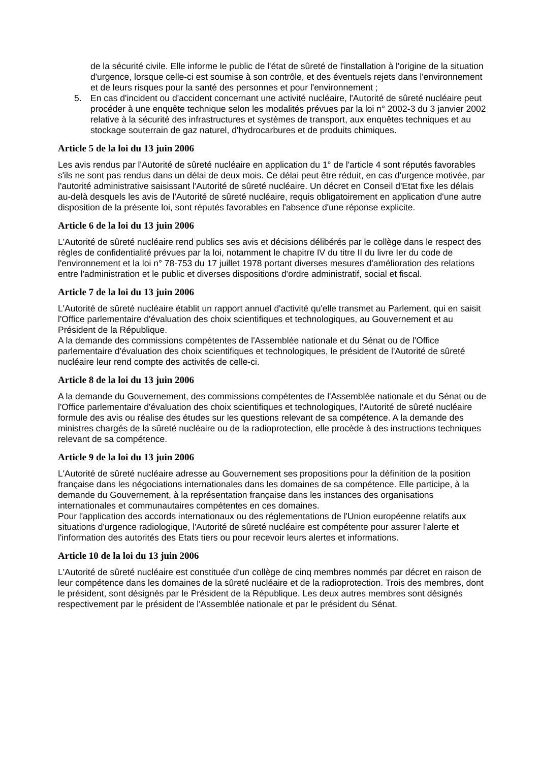de la sécurité civile. Elle informe le public de l'état de sûreté de l'installation à l'origine de la situation d'urgence, lorsque celle-ci est soumise à son contrôle, et des éventuels rejets dans l'environnement et de leurs risques pour la santé des personnes et pour l'environnement ;
5. En cas d'incident ou d'accident concernant une activité nucléaire, l'Autorité de sûreté nucléaire peut procéder à une enquête technique selon les modalités prévues par la loi n° 2002-3 du 3 janvier 2002 relative à la sécurité des infrastructures et systèmes de transport, aux enquêtes techniques et au stockage souterrain de gaz naturel, d'hydrocarbures et de produits chimiques.
Article 5 de la loi du 13 juin 2006
Les avis rendus par l'Autorité de sûreté nucléaire en application du 1° de l'article 4 sont réputés favorables s'ils ne sont pas rendus dans un délai de deux mois. Ce délai peut être réduit, en cas d'urgence motivée, par l'autorité administrative saisissant l'Autorité de sûreté nucléaire. Un décret en Conseil d'Etat fixe les délais au-delà desquels les avis de l'Autorité de sûreté nucléaire, requis obligatoirement en application d'une autre disposition de la présente loi, sont réputés favorables en l'absence d'une réponse explicite.
Article 6 de la loi du 13 juin 2006
L'Autorité de sûreté nucléaire rend publics ses avis et décisions délibérés par le collège dans le respect des règles de confidentialité prévues par la loi, notamment le chapitre IV du titre II du livre Ier du code de l'environnement et la loi n° 78-753 du 17 juillet 1978 portant diverses mesures d'amélioration des relations entre l'administration et le public et diverses dispositions d'ordre administratif, social et fiscal.
Article 7 de la loi du 13 juin 2006
L'Autorité de sûreté nucléaire établit un rapport annuel d'activité qu'elle transmet au Parlement, qui en saisit l'Office parlementaire d'évaluation des choix scientifiques et technologiques, au Gouvernement et au Président de la République.
A la demande des commissions compétentes de l'Assemblée nationale et du Sénat ou de l'Office parlementaire d'évaluation des choix scientifiques et technologiques, le président de l'Autorité de sûreté nucléaire leur rend compte des activités de celle-ci.
Article 8 de la loi du 13 juin 2006
A la demande du Gouvernement, des commissions compétentes de l'Assemblée nationale et du Sénat ou de l'Office parlementaire d'évaluation des choix scientifiques et technologiques, l'Autorité de sûreté nucléaire formule des avis ou réalise des études sur les questions relevant de sa compétence. A la demande des ministres chargés de la sûreté nucléaire ou de la radioprotection, elle procède à des instructions techniques relevant de sa compétence.
Article 9 de la loi du 13 juin 2006
L'Autorité de sûreté nucléaire adresse au Gouvernement ses propositions pour la définition de la position française dans les négociations internationales dans les domaines de sa compétence. Elle participe, à la demande du Gouvernement, à la représentation française dans les instances des organisations internationales et communautaires compétentes en ces domaines.
Pour l'application des accords internationaux ou des réglementations de l'Union européenne relatifs aux situations d'urgence radiologique, l'Autorité de sûreté nucléaire est compétente pour assurer l'alerte et l'information des autorités des Etats tiers ou pour recevoir leurs alertes et informations.
Article 10 de la loi du 13 juin 2006
L'Autorité de sûreté nucléaire est constituée d'un collège de cinq membres nommés par décret en raison de leur compétence dans les domaines de la sûreté nucléaire et de la radioprotection. Trois des membres, dont le président, sont désignés par le Président de la République. Les deux autres membres sont désignés respectivement par le président de l'Assemblée nationale et par le président du Sénat.